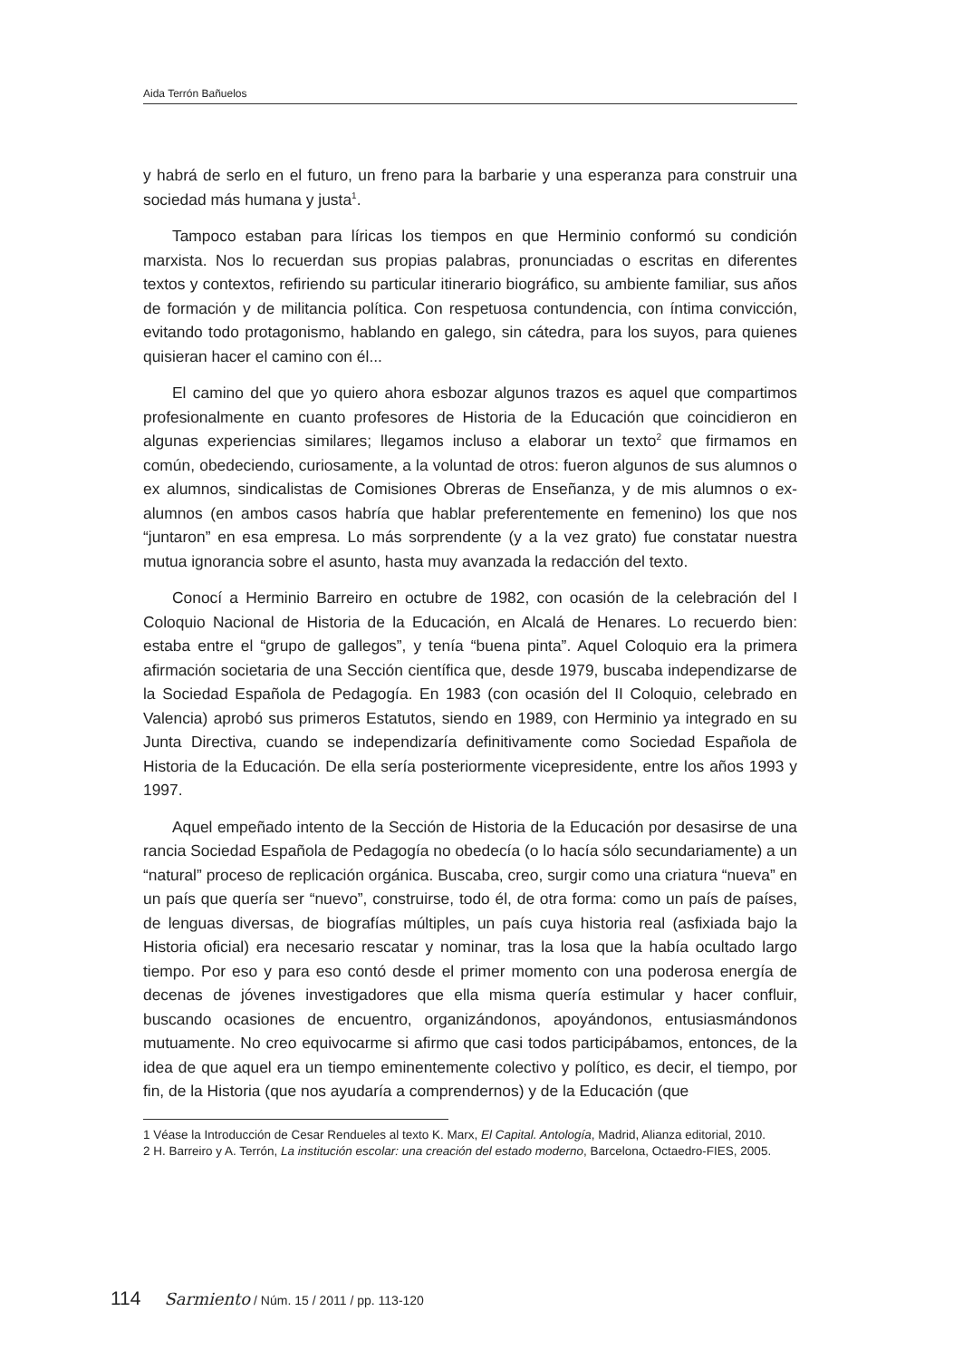Aida Terrón Bañuelos
y habrá de serlo en el futuro, un freno para la barbarie y una esperanza para construir una sociedad más humana y justa<sup>1</sup>.
Tampoco estaban para líricas los tiempos en que Herminio conformó su condición marxista. Nos lo recuerdan sus propias palabras, pronunciadas o escritas en diferentes textos y contextos, refiriendo su particular itinerario biográfico, su ambiente familiar, sus años de formación y de militancia política. Con respetuosa contundencia, con íntima convicción, evitando todo protagonismo, hablando en galego, sin cátedra, para los suyos, para quienes quisieran hacer el camino con él...
El camino del que yo quiero ahora esbozar algunos trazos es aquel que compartimos profesionalmente en cuanto profesores de Historia de la Educación que coincidieron en algunas experiencias similares; llegamos incluso a elaborar un texto<sup>2</sup> que firmamos en común, obedeciendo, curiosamente, a la voluntad de otros: fueron algunos de sus alumnos o ex alumnos, sindicalistas de Comisiones Obreras de Enseñanza, y de mis alumnos o ex-alumnos (en ambos casos habría que hablar preferentemente en femenino) los que nos “juntaron” en esa empresa. Lo más sorprendente (y a la vez grato) fue constatar nuestra mutua ignorancia sobre el asunto, hasta muy avanzada la redacción del texto.
Conocí a Herminio Barreiro en octubre de 1982, con ocasión de la celebración del I Coloquio Nacional de Historia de la Educación, en Alcalá de Henares. Lo recuerdo bien: estaba entre el “grupo de gallegos”, y tenía “buena pinta”. Aquel Coloquio era la primera afirmación societaria de una Sección científica que, desde 1979, buscaba independizarse de la Sociedad Española de Pedagogía. En 1983 (con ocasión del II Coloquio, celebrado en Valencia) aprobó sus primeros Estatutos, siendo en 1989, con Herminio ya integrado en su Junta Directiva, cuando se independizaría definitivamente como Sociedad Española de Historia de la Educación. De ella sería posteriormente vicepresidente, entre los años 1993 y 1997.
Aquel empeñado intento de la Sección de Historia de la Educación por desasirse de una rancia Sociedad Española de Pedagogía no obedecía (o lo hacía sólo secundariamente) a un “natural” proceso de replicación orgánica. Buscaba, creo, surgir como una criatura “nueva” en un país que quería ser “nuevo”, construirse, todo él, de otra forma: como un país de países, de lenguas diversas, de biografías múltiples, un país cuya historia real (asfixiada bajo la Historia oficial) era necesario rescatar y nominar, tras la losa que la había ocultado largo tiempo. Por eso y para eso contó desde el primer momento con una poderosa energía de decenas de jóvenes investigadores que ella misma quería estimular y hacer confluir, buscando ocasiones de encuentro, organizándonos, apoyándonos, entusiasmándonos mutuamente. No creo equivocarme si afirmo que casi todos participábamos, entonces, de la idea de que aquel era un tiempo eminentemente colectivo y político, es decir, el tiempo, por fin, de la Historia (que nos ayudaría a comprendernos) y de la Educación (que
1 Véase la Introducción de Cesar Rendueles al texto K. Marx, El Capital. Antología, Madrid, Alianza editorial, 2010.
2 H. Barreiro y A. Terrón, La institución escolar: una creación del estado moderno, Barcelona, Octaedro-FIES, 2005.
114 Sarmiento / Núm. 15 / 2011 / pp. 113-120